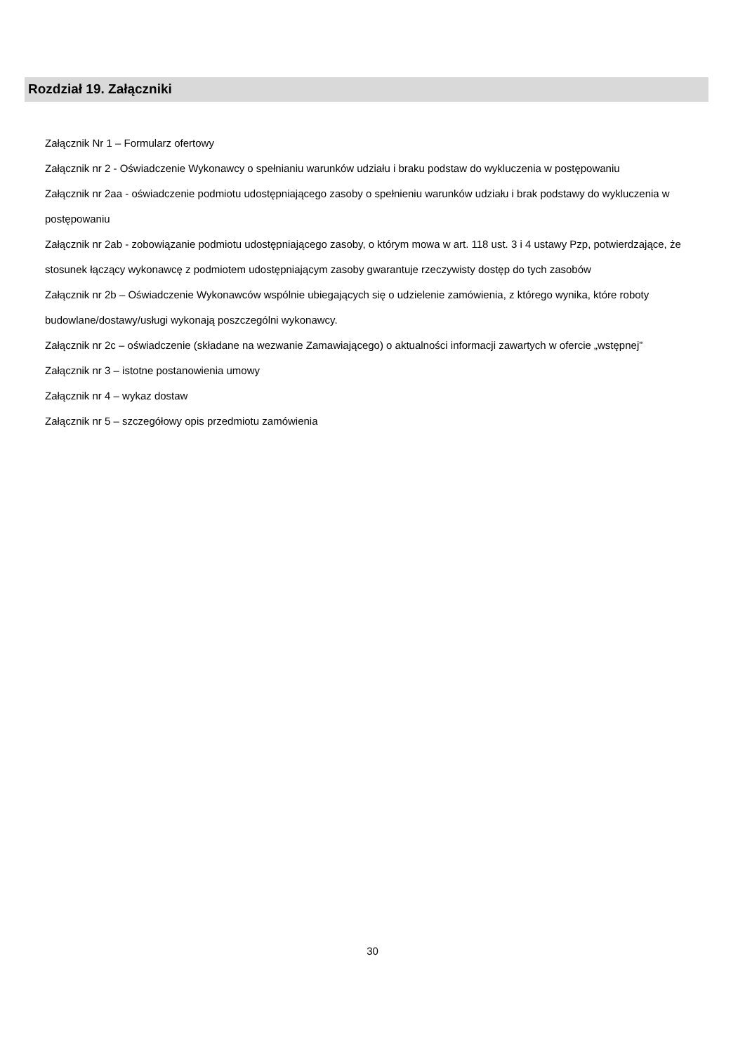Rozdział 19. Załączniki
Załącznik Nr 1 – Formularz ofertowy
Załącznik nr 2 - Oświadczenie Wykonawcy o spełnianiu warunków udziału i braku podstaw do wykluczenia w postępowaniu
Załącznik nr 2aa - oświadczenie podmiotu udostępniającego zasoby o spełnieniu warunków udziału i brak podstawy do wykluczenia w postępowaniu
Załącznik nr 2ab - zobowiązanie podmiotu udostępniającego zasoby, o którym mowa w art. 118 ust. 3 i 4 ustawy Pzp, potwierdzające, że stosunek łączący wykonawcę z podmiotem udostępniającym zasoby gwarantuje rzeczywisty dostęp do tych zasobów
Załącznik nr 2b – Oświadczenie Wykonawców wspólnie ubiegających się o udzielenie zamówienia, z którego wynika, które roboty budowlane/dostawy/usługi wykonają poszczególni wykonawcy.
Załącznik nr 2c – oświadczenie (składane na wezwanie Zamawiającego) o aktualności informacji zawartych w ofercie „wstępnej”
Załącznik nr 3 – istotne postanowienia umowy
Załącznik nr 4 – wykaz dostaw
Załącznik nr 5 – szczegółowy opis przedmiotu zamówienia
30